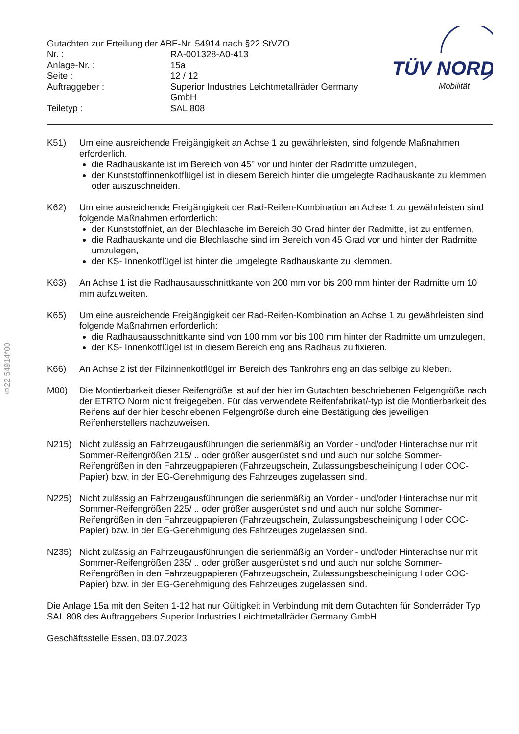§22 54914*00
| Gutachten zur Erteilung der ABE-Nr. 54914 nach §22 StVZO | |
| Nr. : | RA-001328-A0-413 |
| Anlage-Nr. : | 15a |
| Seite : | 12 / 12 |
| Auftraggeber : | Superior Industries Leichtmetallräder Germany GmbH |
| Teiletyp : | SAL 808 |
TÜV NORD
Mobilität
K51) Um eine ausreichende Freigängigkeit an Achse 1 zu gewährleisten, sind folgende Maßnahmen erforderlich.
die Radhauskante ist im Bereich von 45° vor und hinter der Radmitte umzulegen,
der Kunststoffinnenkotflügel ist in diesem Bereich hinter die umgelegte Radhauskante zu klemmen oder auszuschneiden.
K62) Um eine ausreichende Freigängigkeit der Rad-Reifen-Kombination an Achse 1 zu gewährleisten sind folgende Maßnahmen erforderlich:
der Kunststoffniet, an der Blechlasche im Bereich 30 Grad hinter der Radmitte, ist zu entfernen,
die Radhauskante und die Blechlasche sind im Bereich von 45 Grad vor und hinter der Radmitte umzulegen,
der KS- Innenkotflügel ist hinter die umgelegte Radhauskante zu klemmen.
K63) An Achse 1 ist die Radhausausschnittkante von 200 mm vor bis 200 mm hinter der Radmitte um 10 mm aufzuweiten.
K65) Um eine ausreichende Freigängigkeit der Rad-Reifen-Kombination an Achse 1 zu gewährleisten sind folgende Maßnahmen erforderlich:
die Radhausausschnittkante sind von 100 mm vor bis 100 mm hinter der Radmitte um umzulegen,
der KS- Innenkotflügel ist in diesem Bereich eng ans Radhaus zu fixieren.
K66) An Achse 2 ist der Filzinnenkotflügel im Bereich des Tankrohrs eng an das selbige zu kleben.
M00) Die Montierbarkeit dieser Reifengröße ist auf der hier im Gutachten beschriebenen Felgengröße nach der ETRTO Norm nicht freigegeben. Für das verwendete Reifenfabrikat/-typ ist die Montierbarkeit des Reifens auf der hier beschriebenen Felgengröße durch eine Bestätigung des jeweiligen Reifenherstellers nachzuweisen.
N215) Nicht zulässig an Fahrzeugausführungen die serienmäßig an Vorder - und/oder Hinterachse nur mit Sommer-Reifengrößen 215/ .. oder größer ausgerüstet sind und auch nur solche Sommer-Reifengrößen in den Fahrzeugpapieren (Fahrzeugschein, Zulassungsbescheinigung I oder COC- Papier) bzw. in der EG-Genehmigung des Fahrzeuges zugelassen sind.
N225) Nicht zulässig an Fahrzeugausführungen die serienmäßig an Vorder - und/oder Hinterachse nur mit Sommer-Reifengrößen 225/ .. oder größer ausgerüstet sind und auch nur solche Sommer-Reifengrößen in den Fahrzeugpapieren (Fahrzeugschein, Zulassungsbescheinigung I oder COC- Papier) bzw. in der EG-Genehmigung des Fahrzeuges zugelassen sind.
N235) Nicht zulässig an Fahrzeugausführungen die serienmäßig an Vorder - und/oder Hinterachse nur mit Sommer-Reifengrößen 235/ .. oder größer ausgerüstet sind und auch nur solche Sommer-Reifengrößen in den Fahrzeugpapieren (Fahrzeugschein, Zulassungsbescheinigung I oder COC- Papier) bzw. in der EG-Genehmigung des Fahrzeuges zugelassen sind.
Die Anlage 15a mit den Seiten 1-12 hat nur Gültigkeit in Verbindung mit dem Gutachten für Sonderräder Typ SAL 808 des Auftraggebers Superior Industries Leichtmetallräder Germany GmbH
Geschäftsstelle Essen, 03.07.2023